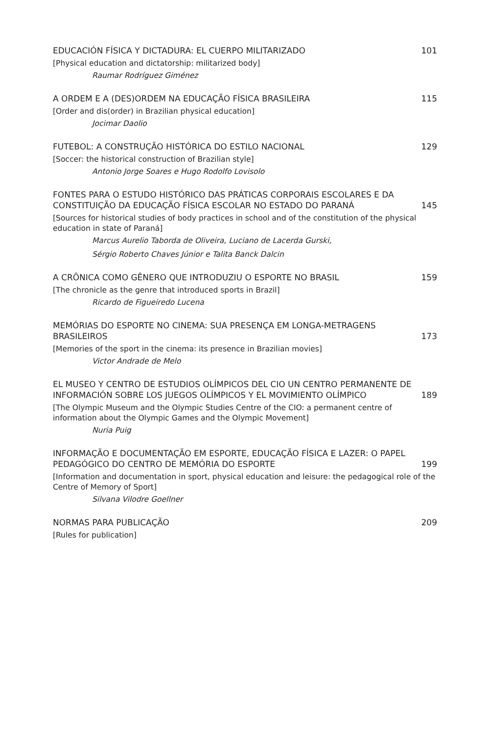EDUCACIÓN FÍSICA Y DICTADURA: EL CUERPO MILITARIZADO 101
[Physical education and dictatorship: militarized body]
Raumar Rodríguez Giménez
A ORDEM E A (DES)ORDEM NA EDUCAÇÃO FÍSICA BRASILEIRA 115
[Order and dis(order) in Brazilian physical education]
Jocimar Daolio
FUTEBOL: A CONSTRUÇÃO HISTÓRICA DO ESTILO NACIONAL 129
[Soccer: the historical construction of Brazilian style]
Antonio Jorge Soares e Hugo Rodolfo Lovisolo
FONTES PARA O ESTUDO HISTÓRICO DAS PRÁTICAS CORPORAIS ESCOLARES E DA CONSTITUIÇÃO DA EDUCAÇÃO FÍSICA ESCOLAR NO ESTADO DO PARANÁ 145
[Sources for historical studies of body practices in school and of the constitution of the physical education in state of Paraná]
Marcus Aurelio Taborda de Oliveira, Luciano de Lacerda Gurski,
Sérgio Roberto Chaves Júnior e Talita Banck Dalcin
A CRÔNICA COMO GÊNERO QUE INTRODUZIU O ESPORTE NO BRASIL 159
[The chronicle as the genre that introduced sports in Brazil]
Ricardo de Figueiredo Lucena
MEMÓRIAS DO ESPORTE NO CINEMA: SUA PRESENÇA EM LONGA-METRAGENS BRASILEIROS 173
[Memories of the sport in the cinema: its presence in Brazilian movies]
Victor Andrade de Melo
EL MUSEO Y CENTRO DE ESTUDIOS OLÍMPICOS DEL CIO UN CENTRO PERMANENTE DE INFORMACIÓN SOBRE LOS JUEGOS OLÍMPICOS Y EL MOVIMIENTO OLÍMPICO 189
[The Olympic Museum and the Olympic Studies Centre of the CIO: a permanent centre of information about the Olympic Games and the Olympic Movement]
Nuria Puig
INFORMAÇÃO E DOCUMENTAÇÃO EM ESPORTE, EDUCAÇÃO FÍSICA E LAZER: O PAPEL PEDAGÓGICO DO CENTRO DE MEMÓRIA DO ESPORTE 199
[Information and documentation in sport, physical education and leisure: the pedagogical role of the Centre of Memory of Sport]
Silvana Vilodre Goellner
NORMAS PARA PUBLICAÇÃO 209
[Rules for publication]